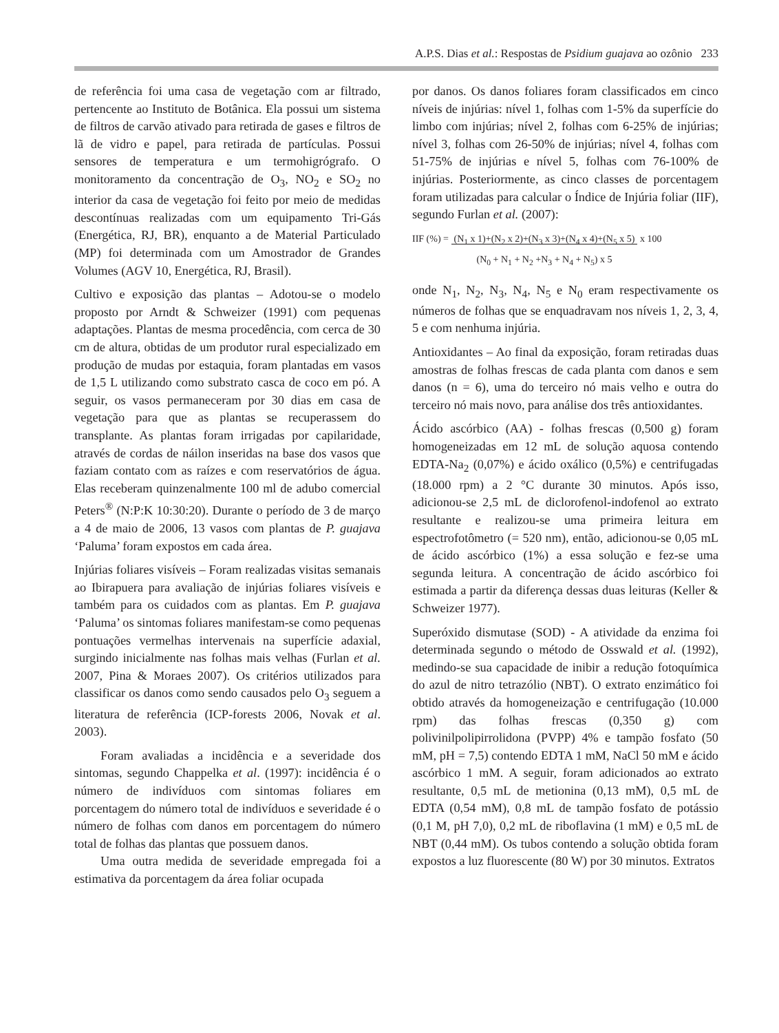A.P.S. Dias et al.: Respostas de Psidium guajava ao ozônio 233
de referência foi uma casa de vegetação com ar filtrado, pertencente ao Instituto de Botânica. Ela possui um sistema de filtros de carvão ativado para retirada de gases e filtros de lã de vidro e papel, para retirada de partículas. Possui sensores de temperatura e um termohigrógrafo. O monitoramento da concentração de O<sub>3</sub>, NO<sub>2</sub> e SO<sub>2</sub> no interior da casa de vegetação foi feito por meio de medidas descontínuas realizadas com um equipamento Tri-Gás (Energética, RJ, BR), enquanto a de Material Particulado (MP) foi determinada com um Amostrador de Grandes Volumes (AGV 10, Energética, RJ, Brasil).
Cultivo e exposição das plantas – Adotou-se o modelo proposto por Arndt & Schweizer (1991) com pequenas adaptações. Plantas de mesma procedência, com cerca de 30 cm de altura, obtidas de um produtor rural especializado em produção de mudas por estaquia, foram plantadas em vasos de 1,5 L utilizando como substrato casca de coco em pó. A seguir, os vasos permaneceram por 30 dias em casa de vegetação para que as plantas se recuperassem do transplante. As plantas foram irrigadas por capilaridade, através de cordas de náilon inseridas na base dos vasos que faziam contato com as raízes e com reservatórios de água. Elas receberam quinzenalmente 100 ml de adubo comercial Peters<sup>®</sup> (N:P:K 10:30:20). Durante o período de 3 de março a 4 de maio de 2006, 13 vasos com plantas de P. guajava ‘Paluma’ foram expostos em cada área.
Injúrias foliares visíveis – Foram realizadas visitas semanais ao Ibirapuera para avaliação de injúrias foliares visíveis e também para os cuidados com as plantas. Em P. guajava ‘Paluma’ os sintomas foliares manifestam-se como pequenas pontuações vermelhas intervenais na superfície adaxial, surgindo inicialmente nas folhas mais velhas (Furlan et al. 2007, Pina & Moraes 2007). Os critérios utilizados para classificar os danos como sendo causados pelo O<sub>3</sub> seguem a literatura de referência (ICP-forests 2006, Novak et al. 2003).
Foram avaliadas a incidência e a severidade dos sintomas, segundo Chappelka et al. (1997): incidência é o número de indivíduos com sintomas foliares em porcentagem do número total de indivíduos e severidade é o número de folhas com danos em porcentagem do número total de folhas das plantas que possuem danos.
Uma outra medida de severidade empregada foi a estimativa da porcentagem da área foliar ocupada
por danos. Os danos foliares foram classificados em cinco níveis de injúrias: nível 1, folhas com 1-5% da superfície do limbo com injúrias; nível 2, folhas com 6-25% de injúrias; nível 3, folhas com 26-50% de injúrias; nível 4, folhas com 51-75% de injúrias e nível 5, folhas com 76-100% de injúrias. Posteriormente, as cinco classes de porcentagem foram utilizadas para calcular o Índice de Injúria foliar (IIF), segundo Furlan et al. (2007):
IIF (%) = (N<sub>1</sub> x 1)+(N<sub>2</sub> x 2)+(N<sub>3</sub> x 3)+(N<sub>4</sub> x 4)+(N<sub>5</sub> x 5)
(N<sub>0</sub> + N<sub>1</sub> + N<sub>2</sub> +N<sub>3</sub> + N<sub>4</sub> + N<sub>5</sub>) x 5 x 100
onde N<sub>1</sub>, N<sub>2</sub>, N<sub>3</sub>, N<sub>4</sub>, N<sub>5</sub> e N<sub>0</sub> eram respectivamente os números de folhas que se enquadravam nos níveis 1, 2, 3, 4, 5 e com nenhuma injúria.
Antioxidantes – Ao final da exposição, foram retiradas duas amostras de folhas frescas de cada planta com danos e sem danos (n = 6), uma do terceiro nó mais velho e outra do terceiro nó mais novo, para análise dos três antioxidantes.
Ácido ascórbico (AA) - folhas frescas (0,500 g) foram homogeneizadas em 12 mL de solução aquosa contendo EDTA-Na<sub>2</sub> (0,07%) e ácido oxálico (0,5%) e centrifugadas (18.000 rpm) a 2 °C durante 30 minutos. Após isso, adicionou-se 2,5 mL de diclorofenol-indofenol ao extrato resultante e realizou-se uma primeira leitura em espectrofotômetro (= 520 nm), então, adicionou-se 0,05 mL de ácido ascórbico (1%) a essa solução e fez-se uma segunda leitura. A concentração de ácido ascórbico foi estimada a partir da diferença dessas duas leituras (Keller & Schweizer 1977).
Superóxido dismutase (SOD) - A atividade da enzima foi determinada segundo o método de Osswald et al. (1992), medindo-se sua capacidade de inibir a redução fotoquímica do azul de nitro tetrazólio (NBT). O extrato enzimático foi obtido através da homogeneização e centrifugação (10.000 rpm) das folhas frescas (0,350 g) com polivinilpolipirrolidona (PVPP) 4% e tampão fosfato (50 mM, pH = 7,5) contendo EDTA 1 mM, NaCl 50 mM e ácido ascórbico 1 mM. A seguir, foram adicionados ao extrato resultante, 0,5 mL de metionina (0,13 mM), 0,5 mL de EDTA (0,54 mM), 0,8 mL de tampão fosfato de potássio (0,1 M, pH 7,0), 0,2 mL de riboflavina (1 mM) e 0,5 mL de NBT (0,44 mM). Os tubos contendo a solução obtida foram expostos a luz fluorescente (80 W) por 30 minutos. Extratos